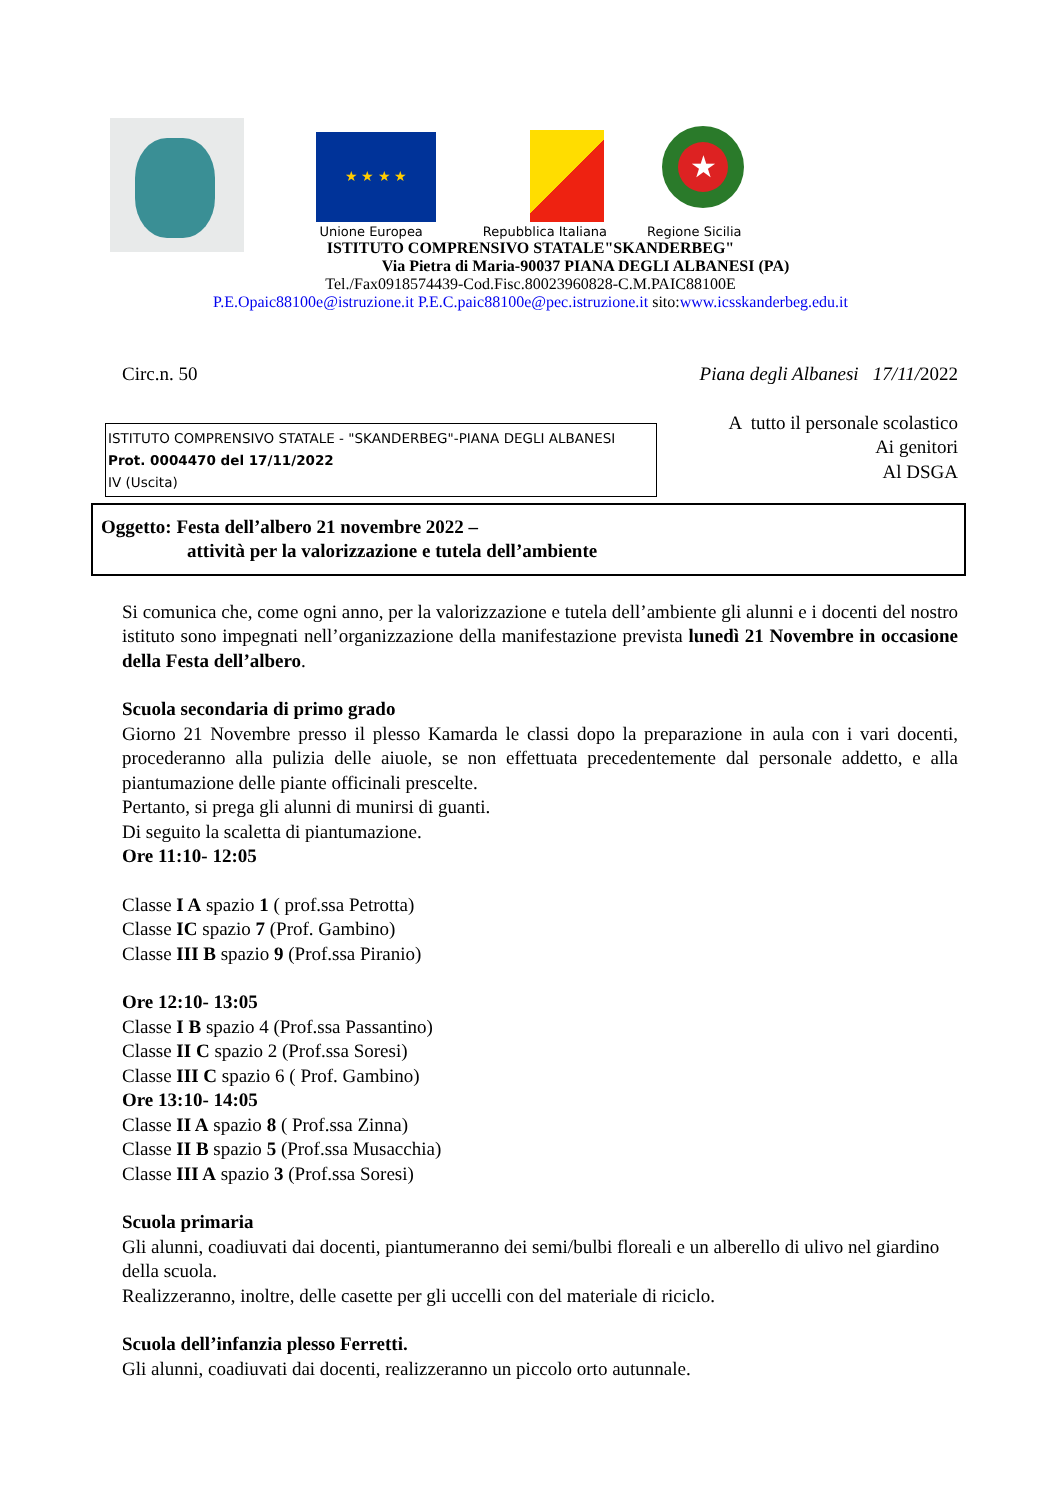★ ★ ★ ★ ★
Unione Europea Repubblica Italiana Regione Sicilia
ISTITUTO COMPRENSIVO STATALE"SKANDERBEG"
Via Pietra di Maria-90037 PIANA DEGLI ALBANESI (PA)
Tel./Fax0918574439-Cod.Fisc.80023960828-C.M.PAIC88100E
P.E.Opaic88100e@istruzione.it P.E.C.paic88100e@pec.istruzione.it sito:www.icsskanderbeg.edu.it
Circ.n. 50 Piana degli Albanesi 17/11/2022
ISTITUTO COMPRENSIVO STATALE - "SKANDERBEG"-PIANA DEGLI ALBANESI
Prot. 0004470 del 17/11/2022
IV (Uscita)
A tutto il personale scolastico
Ai genitori
Al DSGA
Oggetto: Festa dell’albero 21 novembre 2022 –
attività per la valorizzazione e tutela dell’ambiente
Si comunica che, come ogni anno, per la valorizzazione e tutela dell’ambiente gli alunni e i docenti del nostro istituto sono impegnati nell’organizzazione della manifestazione prevista lunedì 21 Novembre in occasione della Festa dell’albero.
Scuola secondaria di primo grado
Giorno 21 Novembre presso il plesso Kamarda le classi dopo la preparazione in aula con i vari docenti, procederanno alla pulizia delle aiuole, se non effettuata precedentemente dal personale addetto, e alla piantumazione delle piante officinali prescelte.
Pertanto, si prega gli alunni di munirsi di guanti.
Di seguito la scaletta di piantumazione.
Ore 11:10- 12:05
Classe I A spazio 1 ( prof.ssa Petrotta)
Classe IC spazio 7 (Prof. Gambino)
Classe III B spazio 9 (Prof.ssa Piranio)
Ore 12:10- 13:05
Classe I B spazio 4 (Prof.ssa Passantino)
Classe II C spazio 2 (Prof.ssa Soresi)
Classe III C spazio 6 ( Prof. Gambino)
Ore 13:10- 14:05
Classe II A spazio 8 ( Prof.ssa Zinna)
Classe II B spazio 5 (Prof.ssa Musacchia)
Classe III A spazio 3 (Prof.ssa Soresi)
Scuola primaria
Gli alunni, coadiuvati dai docenti, piantumeranno dei semi/bulbi floreali e un alberello di ulivo nel giardino della scuola.
Realizzeranno, inoltre, delle casette per gli uccelli con del materiale di riciclo.
Scuola dell’infanzia plesso Ferretti.
Gli alunni, coadiuvati dai docenti, realizzeranno un piccolo orto autunnale.